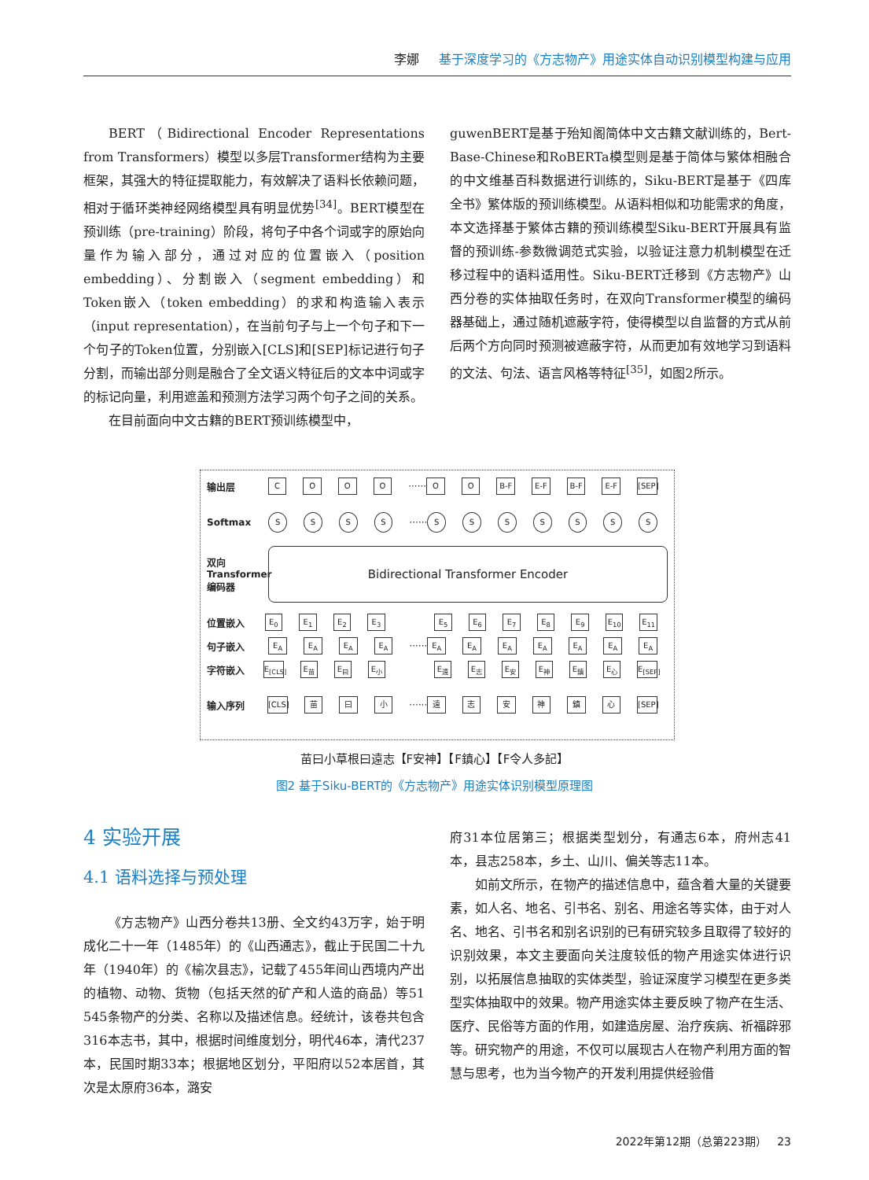李娜 基于深度学习的《方志物产》用途实体自动识别模型构建与应用
BERT（Bidirectional Encoder Representations from Transformers）模型以多层Transformer结构为主要框架，其强大的特征提取能力，有效解决了语料长依赖问题，相对于循环类神经网络模型具有明显优势<sup>[34]</sup>。BERT模型在预训练（pre-training）阶段，将句子中各个词或字的原始向量作为输入部分，通过对应的位置嵌入（position embedding）、分割嵌入（segment embedding）和Token嵌入（token embedding）的求和构造输入表示（input representation），在当前句子与上一个句子和下一个句子的Token位置，分别嵌入[CLS]和[SEP]标记进行句子分割，而输出部分则是融合了全文语义特征后的文本中词或字的标记向量，利用遮盖和预测方法学习两个句子之间的关系。
在目前面向中文古籍的BERT预训练模型中，
guwenBERT是基于殆知阁简体中文古籍文献训练的，Bert-Base-Chinese和RoBERTa模型则是基于简体与繁体相融合的中文维基百科数据进行训练的，Siku-BERT是基于《四库全书》繁体版的预训练模型。从语料相似和功能需求的角度，本文选择基于繁体古籍的预训练模型Siku-BERT开展具有监督的预训练-参数微调范式实验，以验证注意力机制模型在迁移过程中的语料适用性。Siku-BERT迁移到《方志物产》山西分卷的实体抽取任务时，在双向Transformer模型的编码器基础上，通过随机遮蔽字符，使得模型以自监督的方式从前后两个方向同时预测被遮蔽字符，从而更加有效地学习到语料的文法、句法、语言风格等特征<sup>[35]</sup>，如图2所示。
输出层 COOO ······ O O B-F E-F B-F E-F [SEP]
Softmax SSSS ······ SSSSSSS
双向 Transformer 编码器
Bidirectional Transformer Encoder
位置嵌入 E<sub>0</sub> E<sub>1</sub> E<sub>2</sub> E<sub>3</sub> E<sub>5</sub> E<sub>6</sub> E<sub>7</sub> E<sub>8</sub> E<sub>9</sub> E<sub>10</sub> E<sub>11</sub>
句子嵌入 E<sub>A</sub> E<sub>A</sub> E<sub>A</sub> E<sub>A</sub> ······ E<sub>A</sub> E<sub>A</sub> E<sub>A</sub> E<sub>A</sub> E<sub>A</sub> E<sub>A</sub> E<sub>A</sub>
字符嵌入 E<sub>[CLS]</sub> E<sub>苗</sub> E<sub>曰</sub> E<sub>小</sub> E<sub>遠</sub> E<sub>志</sub> E<sub>安</sub> E<sub>神</sub> E<sub>鎮</sub> E<sub>心</sub> E<sub>[SEP]</sub>
输入序列 [CLS] 苗 曰 小 ······ 遠志安神鎮心 [SEP]
苗曰小草根曰遠志【F安神】【F鎮心】【F令人多記】
图2 基于Siku-BERT的《方志物产》用途实体识别模型原理图
4 实验开展
4.1 语料选择与预处理
《方志物产》山西分卷共13册、全文约43万字，始于明成化二十一年（1485年）的《山西通志》，截止于民国二十九年（1940年）的《榆次县志》，记载了455年间山西境内产出的植物、动物、货物（包括天然的矿产和人造的商品）等51 545条物产的分类、名称以及描述信息。经统计，该卷共包含316本志书，其中，根据时间维度划分，明代46本，清代237本，民国时期33本；根据地区划分，平阳府以52本居首，其次是太原府36本，潞安
府31本位居第三；根据类型划分，有通志6本，府州志41本，县志258本，乡土、山川、偏关等志11本。
如前文所示，在物产的描述信息中，蕴含着大量的关键要素，如人名、地名、引书名、别名、用途名等实体，由于对人名、地名、引书名和别名识别的已有研究较多且取得了较好的识别效果，本文主要面向关注度较低的物产用途实体进行识别，以拓展信息抽取的实体类型，验证深度学习模型在更多类型实体抽取中的效果。物产用途实体主要反映了物产在生活、医疗、民俗等方面的作用，如建造房屋、治疗疾病、祈福辟邪等。研究物产的用途，不仅可以展现古人在物产利用方面的智慧与思考，也为当今物产的开发利用提供经验借
2022年第12期（总第223期） 23